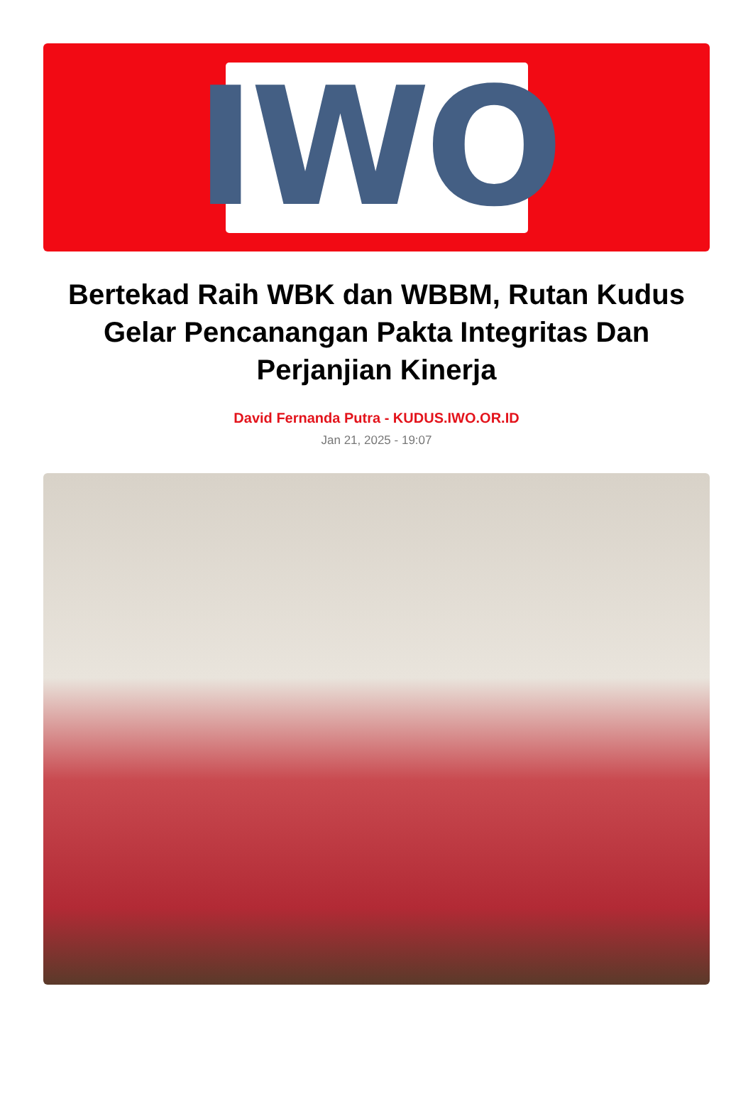IWO
Bertekad Raih WBK dan WBBM, Rutan Kudus Gelar Pencanangan Pakta Integritas Dan Perjanjian Kinerja
David Fernanda Putra - KUDUS.IWO.OR.ID
Jan 21, 2025 - 19:07